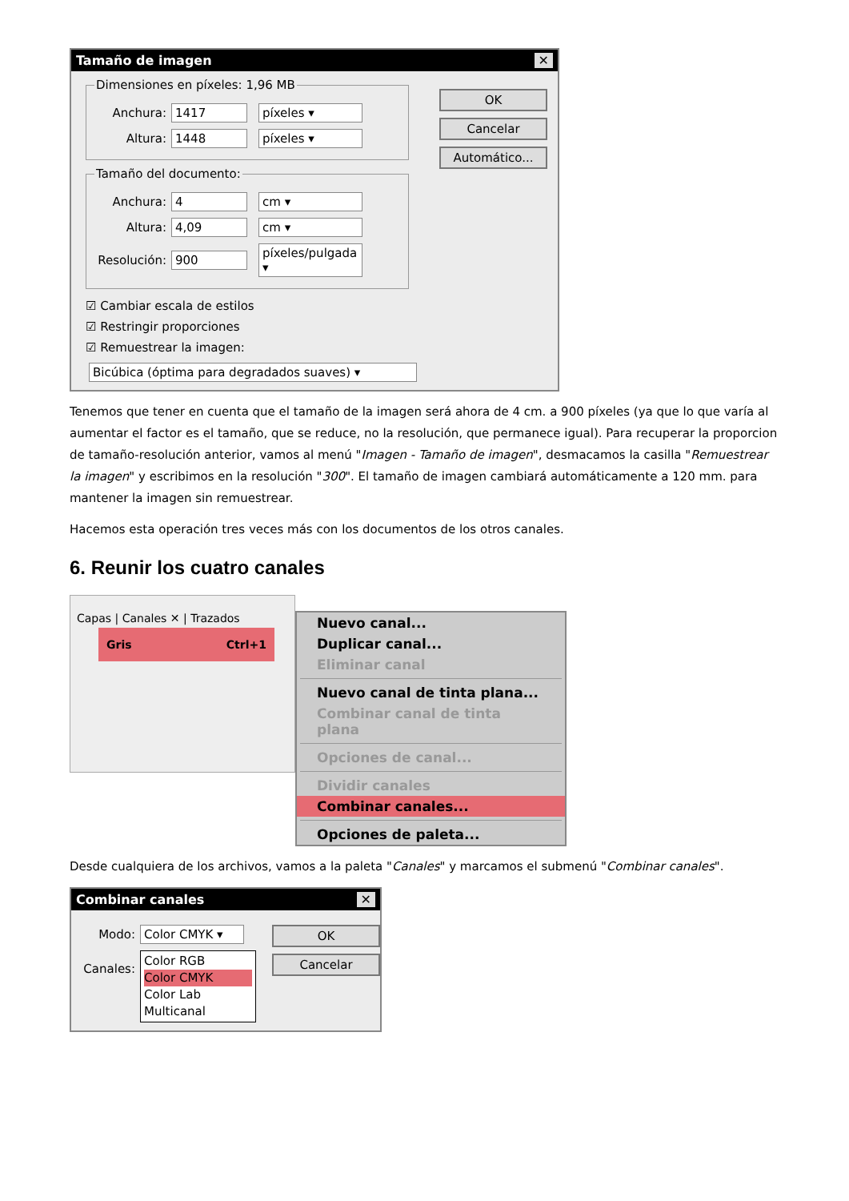Tamaño de imagen ✕
Dimensiones en píxeles: 1,96 MB
Anchura: 1417 píxeles ▾
Altura: 1448 píxeles ▾
Tamaño del documento:
Anchura: 4 cm ▾
Altura: 4,09 cm ▾
Resolución: 900 píxeles/pulgada ▾
☑ Cambiar escala de estilos
☑ Restringir proporciones
☑ Remuestrear la imagen:
Bicúbica (óptima para degradados suaves) ▾
OK
Cancelar
Automático...
Tenemos que tener en cuenta que el tamaño de la imagen será ahora de 4 cm. a 900 píxeles (ya que lo que varía al aumentar el factor es el tamaño, que se reduce, no la resolución, que permanece igual). Para recuperar la proporcion de tamaño-resolución anterior, vamos al menú "Imagen - Tamaño de imagen", desmacamos la casilla "Remuestrear la imagen" y escribimos en la resolución "300". El tamaño de imagen cambiará automáticamente a 120 mm. para mantener la imagen sin remuestrear.
Hacemos esta operación tres veces más con los documentos de los otros canales.
6. Reunir los cuatro canales
Capas | Canales ✕ | Trazados
Gris Ctrl+1
Nuevo canal...
Duplicar canal...
Eliminar canal
Nuevo canal de tinta plana...
Combinar canal de tinta plana
Opciones de canal...
Dividir canales
Combinar canales...
Opciones de paleta...
Desde cualquiera de los archivos, vamos a la paleta "Canales" y marcamos el submenú "Combinar canales".
Combinar canales ✕
Modo: Color CMYK ▾
Canales:
Color RGB
Color CMYK
Color Lab
Multicanal
OK
Cancelar